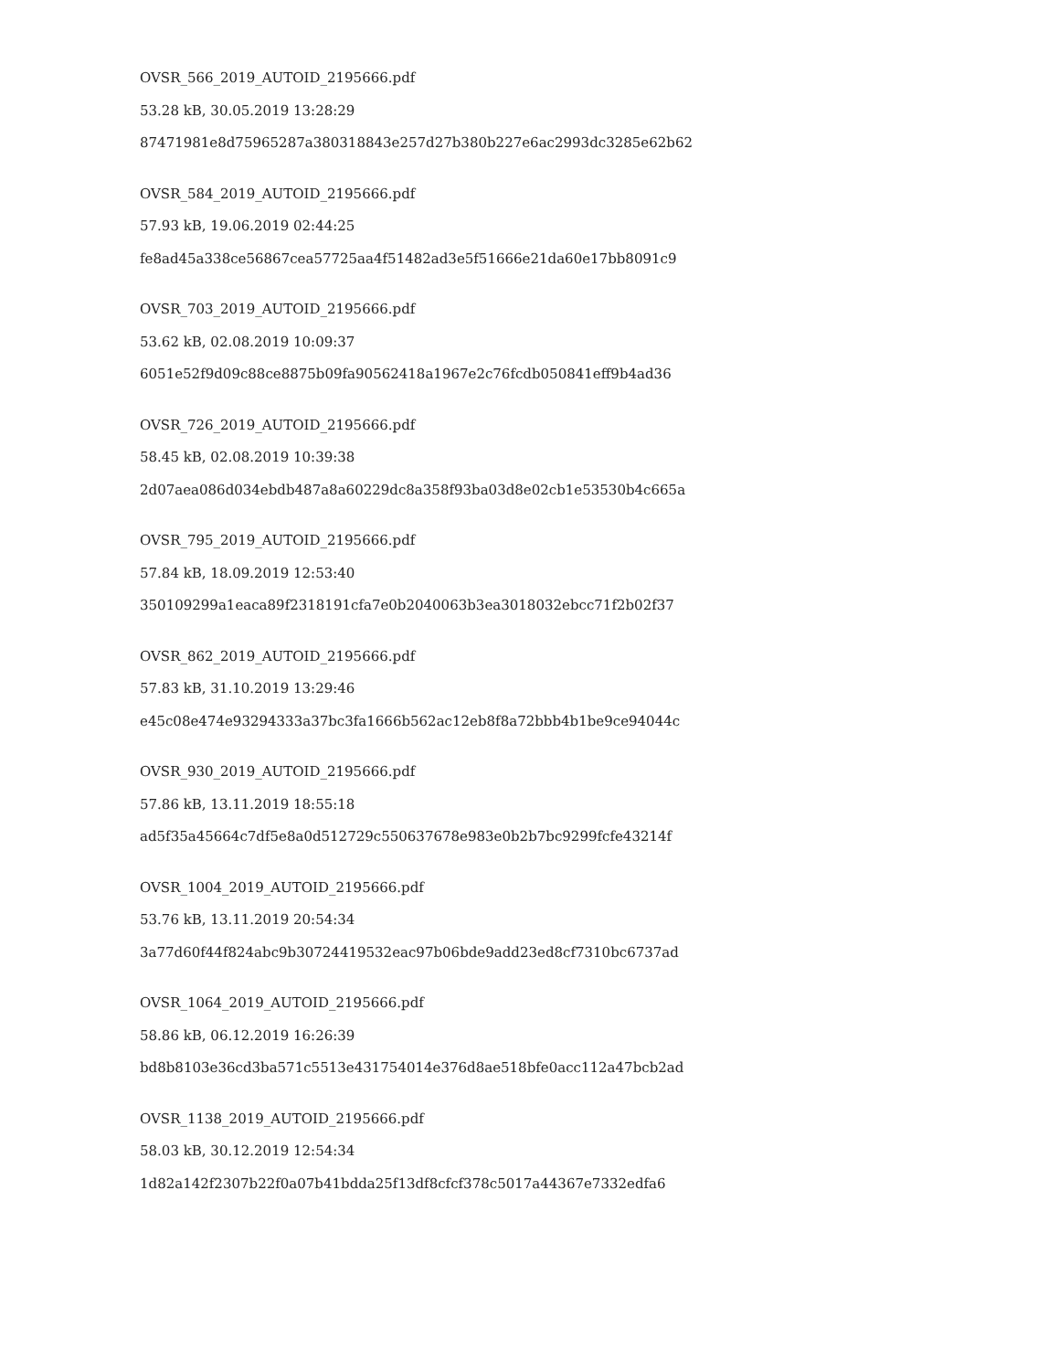OVSR_566_2019_AUTOID_2195666.pdf
53.28 kB, 30.05.2019 13:28:29
87471981e8d75965287a380318843e257d27b380b227e6ac2993dc3285e62b62
OVSR_584_2019_AUTOID_2195666.pdf
57.93 kB, 19.06.2019 02:44:25
fe8ad45a338ce56867cea57725aa4f51482ad3e5f51666e21da60e17bb8091c9
OVSR_703_2019_AUTOID_2195666.pdf
53.62 kB, 02.08.2019 10:09:37
6051e52f9d09c88ce8875b09fa90562418a1967e2c76fcdb050841eff9b4ad36
OVSR_726_2019_AUTOID_2195666.pdf
58.45 kB, 02.08.2019 10:39:38
2d07aea086d034ebdb487a8a60229dc8a358f93ba03d8e02cb1e53530b4c665a
OVSR_795_2019_AUTOID_2195666.pdf
57.84 kB, 18.09.2019 12:53:40
350109299a1eaca89f2318191cfa7e0b2040063b3ea3018032ebcc71f2b02f37
OVSR_862_2019_AUTOID_2195666.pdf
57.83 kB, 31.10.2019 13:29:46
e45c08e474e93294333a37bc3fa1666b562ac12eb8f8a72bbb4b1be9ce94044c
OVSR_930_2019_AUTOID_2195666.pdf
57.86 kB, 13.11.2019 18:55:18
ad5f35a45664c7df5e8a0d512729c550637678e983e0b2b7bc9299fcfe43214f
OVSR_1004_2019_AUTOID_2195666.pdf
53.76 kB, 13.11.2019 20:54:34
3a77d60f44f824abc9b30724419532eac97b06bde9add23ed8cf7310bc6737ad
OVSR_1064_2019_AUTOID_2195666.pdf
58.86 kB, 06.12.2019 16:26:39
bd8b8103e36cd3ba571c5513e431754014e376d8ae518bfe0acc112a47bcb2ad
OVSR_1138_2019_AUTOID_2195666.pdf
58.03 kB, 30.12.2019 12:54:34
1d82a142f2307b22f0a07b41bdda25f13df8cfcf378c5017a44367e7332edfa6